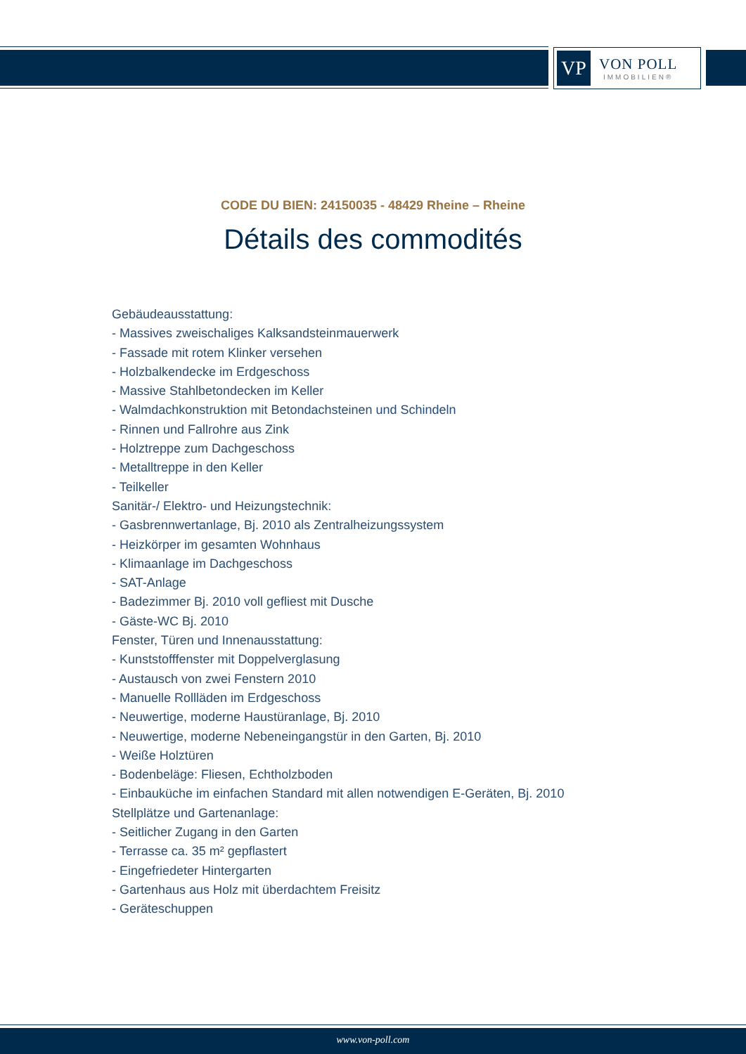VP
VON POLL
IMMOBILIEN®
CODE DU BIEN: 24150035 - 48429 Rheine – Rheine
Détails des commodités
Gebäudeausstattung:
- Massives zweischaliges Kalksandsteinmauerwerk
- Fassade mit rotem Klinker versehen
- Holzbalkendecke im Erdgeschoss
- Massive Stahlbetondecken im Keller
- Walmdachkonstruktion mit Betondachsteinen und Schindeln
- Rinnen und Fallrohre aus Zink
- Holztreppe zum Dachgeschoss
- Metalltreppe in den Keller
- Teilkeller
Sanitär-/ Elektro- und Heizungstechnik:
- Gasbrennwertanlage, Bj. 2010 als Zentralheizungssystem
- Heizkörper im gesamten Wohnhaus
- Klimaanlage im Dachgeschoss
- SAT-Anlage
- Badezimmer Bj. 2010 voll gefliest mit Dusche
- Gäste-WC Bj. 2010
Fenster, Türen und Innenausstattung:
- Kunststofffenster mit Doppelverglasung
- Austausch von zwei Fenstern 2010
- Manuelle Rollläden im Erdgeschoss
- Neuwertige, moderne Haustüranlage, Bj. 2010
- Neuwertige, moderne Nebeneingangstür in den Garten, Bj. 2010
- Weiße Holztüren
- Bodenbeläge: Fliesen, Echtholzboden
- Einbauküche im einfachen Standard mit allen notwendigen E-Geräten, Bj. 2010
Stellplätze und Gartenanlage:
- Seitlicher Zugang in den Garten
- Terrasse ca. 35 m² gepflastert
- Eingefriedeter Hintergarten
- Gartenhaus aus Holz mit überdachtem Freisitz
- Geräteschuppen
www.von-poll.com